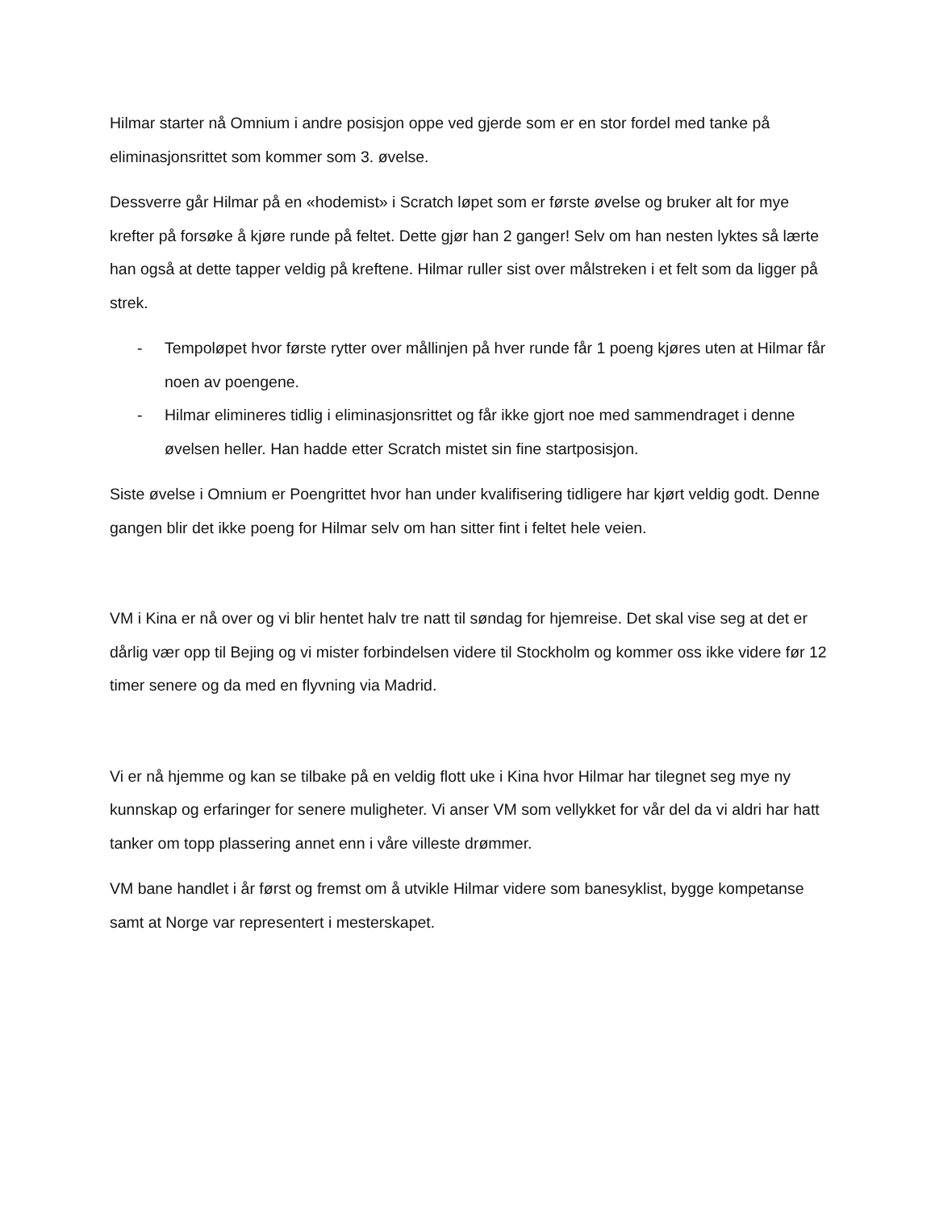Hilmar starter nå Omnium i andre posisjon oppe ved gjerde som er en stor fordel med tanke på eliminasjonsrittet som kommer som 3. øvelse.
Dessverre går Hilmar på en «hodemist» i Scratch løpet som er første øvelse og bruker alt for mye krefter på forsøke å kjøre runde på feltet. Dette gjør han 2 ganger! Selv om han nesten lyktes så lærte han også at dette tapper veldig på kreftene. Hilmar ruller sist over målstreken i et felt som da ligger på strek.
- Tempoløpet hvor første rytter over mållinjen på hver runde får 1 poeng kjøres uten at Hilmar får noen av poengene.
- Hilmar elimineres tidlig i eliminasjonsrittet og får ikke gjort noe med sammendraget i denne øvelsen heller. Han hadde etter Scratch mistet sin fine startposisjon.
Siste øvelse i Omnium er Poengrittet hvor han under kvalifisering tidligere har kjørt veldig godt. Denne gangen blir det ikke poeng for Hilmar selv om han sitter fint i feltet hele veien.
VM i Kina er nå over og vi blir hentet halv tre natt til søndag for hjemreise. Det skal vise seg at det er dårlig vær opp til Bejing og vi mister forbindelsen videre til Stockholm og kommer oss ikke videre før 12 timer senere og da med en flyvning via Madrid.
Vi er nå hjemme og kan se tilbake på en veldig flott uke i Kina hvor Hilmar har tilegnet seg mye ny kunnskap og erfaringer for senere muligheter. Vi anser VM som vellykket for vår del da vi aldri har hatt tanker om topp plassering annet enn i våre villeste drømmer.
VM bane handlet i år først og fremst om å utvikle Hilmar videre som banesyklist, bygge kompetanse samt at Norge var representert i mesterskapet.